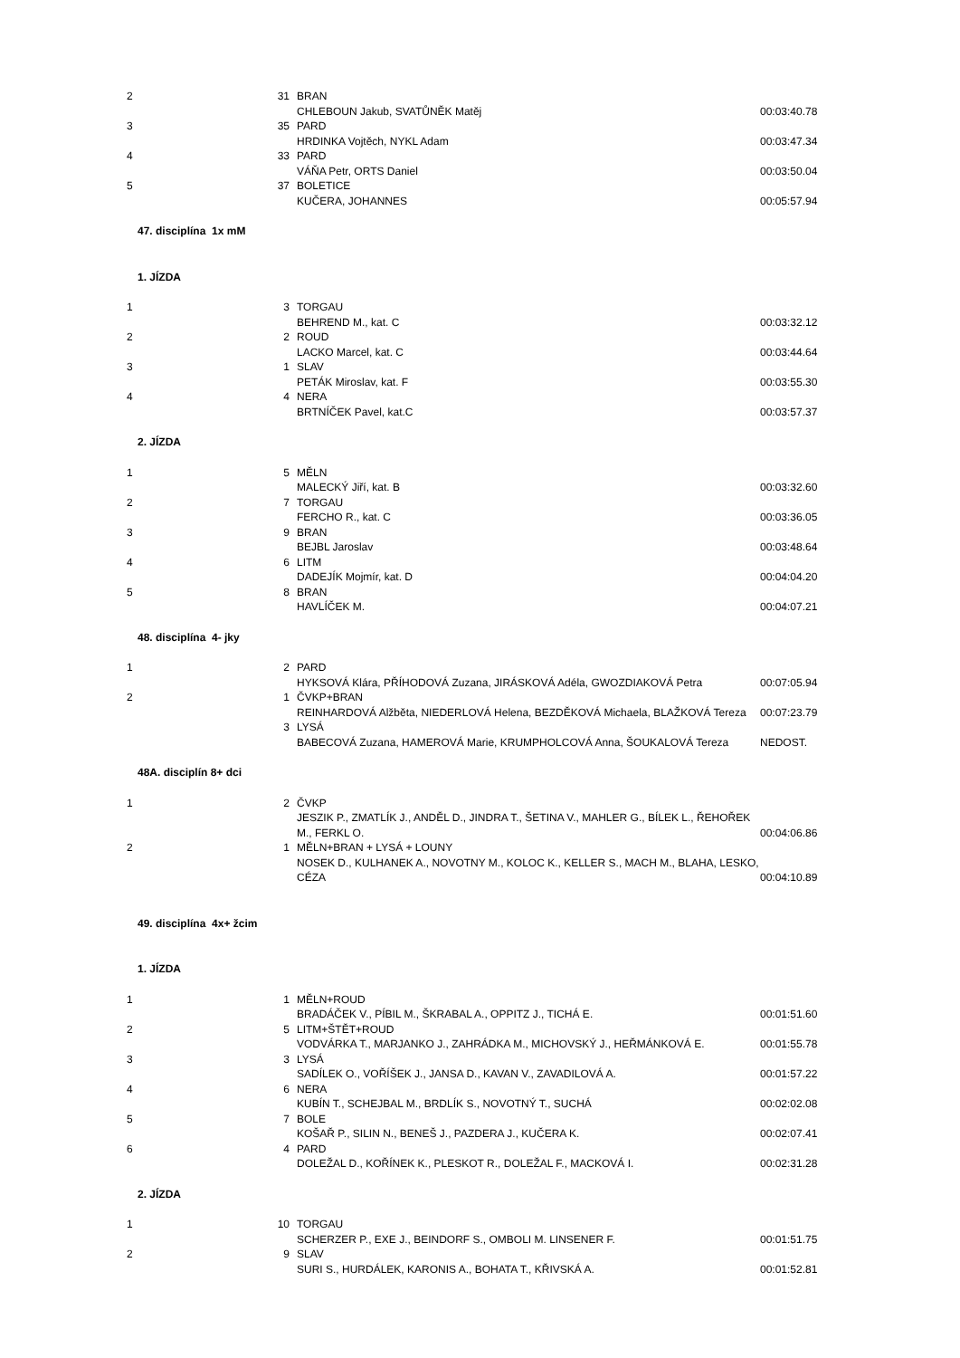| 2 | 31 | BRAN | |
| | | CHLEBOUN Jakub, SVATŮNĚK Matěj | 00:03:40.78 |
| 3 | 35 | PARD | |
| | | HRDINKA Vojtěch, NYKL Adam | 00:03:47.34 |
| 4 | 33 | PARD | |
| | | VÁŇA Petr, ORTS Daniel | 00:03:50.04 |
| 5 | 37 | BOLETICE | |
| | | KUČERA, JOHANNES | 00:05:57.94 |
| 47. disciplína 1x mM | | | |
| 1. JÍZDA | | | |
| 1 | 3 | TORGAU | |
| | | BEHREND M., kat. C | 00:03:32.12 |
| 2 | 2 | ROUD | |
| | | LACKO Marcel, kat. C | 00:03:44.64 |
| 3 | 1 | SLAV | |
| | | PETÁK Miroslav, kat. F | 00:03:55.30 |
| 4 | 4 | NERA | |
| | | BRTNÍČEK Pavel, kat.C | 00:03:57.37 |
| 2. JÍZDA | | | |
| 1 | 5 | MĚLN | |
| | | MALECKÝ Jiří, kat. B | 00:03:32.60 |
| 2 | 7 | TORGAU | |
| | | FERCHO R., kat. C | 00:03:36.05 |
| 3 | 9 | BRAN | |
| | | BEJBL Jaroslav | 00:03:48.64 |
| 4 | 6 | LITM | |
| | | DADEJÍK Mojmír, kat. D | 00:04:04.20 |
| 5 | 8 | BRAN | |
| | | HAVLÍČEK M. | 00:04:07.21 |
| 48. disciplína 4- jky | | | |
| 1 | 2 | PARD | |
| | | HYKSOVÁ Klára, PŘÍHODOVÁ Zuzana, JIRÁSKOVÁ Adéla, GWOZDIAKOVÁ Petra | 00:07:05.94 |
| 2 | 1 | ČVKP+BRAN | |
| | | REINHARDOVÁ Alžběta, NIEDERLOVÁ Helena, BEZDĚKOVÁ Michaela, BLAŽKOVÁ Tereza | 00:07:23.79 |
| | 3 | LYSÁ | |
| | | BABECOVÁ Zuzana, HAMEROVÁ Marie, KRUMPHOLCOVÁ Anna, ŠOUKALOVÁ Tereza | NEDOST. |
| 48A. disciplín 8+ dci | | | |
| 1 | 2 | ČVKP | |
| | | JESZIK P., ZMATLÍK J., ANDĚL D., JINDRA T., ŠETINA V., MAHLER G., BÍLEK L., ŘEHOŘEK M., FERKL O. | 00:04:06.86 |
| 2 | 1 | MĚLN+BRAN + LYSÁ + LOUNY | |
| | | NOSEK D., KULHANEK A., NOVOTNY M., KOLOC K., KELLER S., MACH M., BLAHA, LESKO, CÉZA | 00:04:10.89 |
| 49. disciplína 4x+ žcim | | | |
| 1. JÍZDA | | | |
| 1 | 1 | MĚLN+ROUD | |
| | | BRADÁČEK V., PÍBIL M., ŠKRABAL A., OPPITZ J., TICHÁ E. | 00:01:51.60 |
| 2 | 5 | LITM+ŠTĚT+ROUD | |
| | | VODVÁRKA T., MARJANKO J., ZAHRÁDKA M., MICHOVSKÝ J., HEŘMÁNKOVÁ E. | 00:01:55.78 |
| 3 | 3 | LYSÁ | |
| | | SADÍLEK O., VOŘÍŠEK J., JANSA D., KAVAN V., ZAVADILOVÁ A. | 00:01:57.22 |
| 4 | 6 | NERA | |
| | | KUBÍN T., SCHEJBAL M., BRDLÍK S., NOVOTNÝ T., SUCHÁ | 00:02:02.08 |
| 5 | 7 | BOLE | |
| | | KOŠAŘ P., SILIN N., BENEŠ J., PAZDERA J., KUČERA K. | 00:02:07.41 |
| 6 | 4 | PARD | |
| | | DOLEŽAL D., KOŘÍNEK K., PLESKOT R., DOLEŽAL F., MACKOVÁ I. | 00:02:31.28 |
| 2. JÍZDA | | | |
| 1 | 10 | TORGAU | |
| | | SCHERZER P., EXE J., BEINDORF S., OMBOLI M. LINSENER F. | 00:01:51.75 |
| 2 | 9 | SLAV | |
| | | SURI S., HURDÁLEK, KARONIS A., BOHATA T., KŘIVSKÁ A. | 00:01:52.81 |